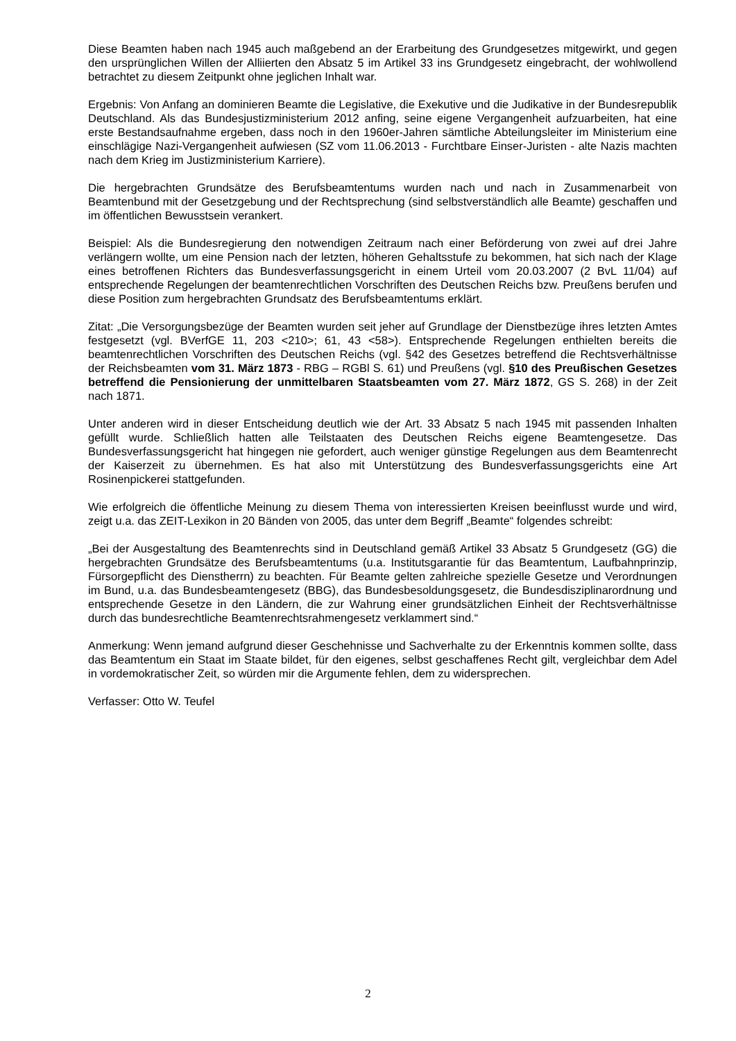Diese Beamten haben nach 1945 auch maßgebend an der Erarbeitung des Grundgesetzes mitge­wirkt, und gegen den ursprünglichen Willen der Alliierten den Absatz 5 im Artikel 33 ins Grundgesetz eingebracht, der wohlwollend betrachtet zu diesem Zeitpunkt ohne jeglichen Inhalt war.
Ergebnis: Von Anfang an dominieren Beamte die Legislative, die Exekutive und die Judikative in der Bundesrepublik Deutschland. Als das Bundesjustizministerium 2012 anfing, seine eigene Vergangenheit aufzuarbeiten, hat eine erste Bestandsaufnahme ergeben, dass noch in den 1960er-Jahren sämtliche Abteilungsleiter im Ministerium eine einschlägige Nazi-Vergangenheit aufwiesen (SZ vom 11.06.2013 - Furchtbare Einser-Juristen - alte Nazis machten nach dem Krieg im Justizministerium Karriere).
Die hergebrachten Grundsätze des Berufsbeamtentums wurden nach und nach in Zusammenarbeit von Beamtenbund mit der Gesetzgebung und der Rechtsprechung (sind selbstverständlich alle Beamte) geschaffen und im öffentlichen Bewusstsein verankert.
Beispiel: Als die Bundesregierung den notwendigen Zeitraum nach einer Beförderung von zwei auf drei Jahre verlängern wollte, um eine Pension nach der letzten, höheren Gehaltsstufe zu bekommen, hat sich nach der Klage eines betroffenen Richters das Bundesverfassungsgericht in einem Urteil vom 20.03.2007 (2 BvL 11/04) auf entsprechende Regelungen der beamtenrechtlichen Vorschriften des Deutschen Reichs bzw. Preußens berufen und diese Position zum hergebrachten Grundsatz des Berufsbeamtentums erklärt.
Zitat: „Die Versorgungsbezüge der Beamten wurden seit jeher auf Grundlage der Dienstbezüge ihres letzten Amtes festgesetzt (vgl. BVerfGE 11, 203 <210>; 61, 43 <58>). Entsprechende Regelungen enthielten bereits die beamtenrechtlichen Vorschriften des Deutschen Reichs (vgl. §42 des Gesetzes betreffend die Rechtsverhältnisse der Reichsbeamten vom 31. März 1873 - RBG – RGBl S. 61) und Preußens (vgl. §10 des Preußischen Gesetzes betreffend die Pensionierung der unmittelbaren Staatsbeamten vom 27. März 1872, GS S. 268) in der Zeit nach 1871.
Unter anderen wird in dieser Entscheidung deutlich wie der Art. 33 Absatz 5 nach 1945 mit passenden Inhalten gefüllt wurde. Schließlich hatten alle Teilstaaten des Deutschen Reichs eigene Beamtengesetze. Das Bundesverfassungsgericht hat hingegen nie gefordert, auch weniger günstige Regelungen aus dem Beamtenrecht der Kaiserzeit zu übernehmen. Es hat also mit Unterstützung des Bundesverfassungsgerichts eine Art Rosinenpickerei stattgefunden.
Wie erfolgreich die öffentliche Meinung zu diesem Thema von interessierten Kreisen beeinflusst wurde und wird, zeigt u.a. das ZEIT-Lexikon in 20 Bänden von 2005, das unter dem Begriff „Beamte“ folgendes schreibt:
„Bei der Ausgestaltung des Beamtenrechts sind in Deutschland gemäß Artikel 33 Absatz 5 Grundgesetz (GG) die hergebrachten Grundsätze des Berufsbeamtentums (u.a. Institutsgarantie für das Beamtentum, Laufbahnprinzip, Fürsorgepflicht des Dienstherrn) zu beachten. Für Beamte gelten zahlreiche spezielle Gesetze und Verordnungen im Bund, u.a. das Bundesbeamtengesetz (BBG), das Bundesbesoldungsgesetz, die Bundesdisziplinarordnung und entsprechende Gesetze in den Ländern, die zur Wahrung einer grundsätzlichen Einheit der Rechtsverhältnisse durch das bundesrechtliche Beamtenrechtsrahmengesetz verklammert sind.“
Anmerkung: Wenn jemand aufgrund dieser Geschehnisse und Sachverhalte zu der Erkenntnis kommen sollte, dass das Beamtentum ein Staat im Staate bildet, für den eigenes, selbst geschaffenes Recht gilt, vergleichbar dem Adel in vordemokratischer Zeit, so würden mir die Argumente fehlen, dem zu widersprechen.
Verfasser: Otto W. Teufel
2